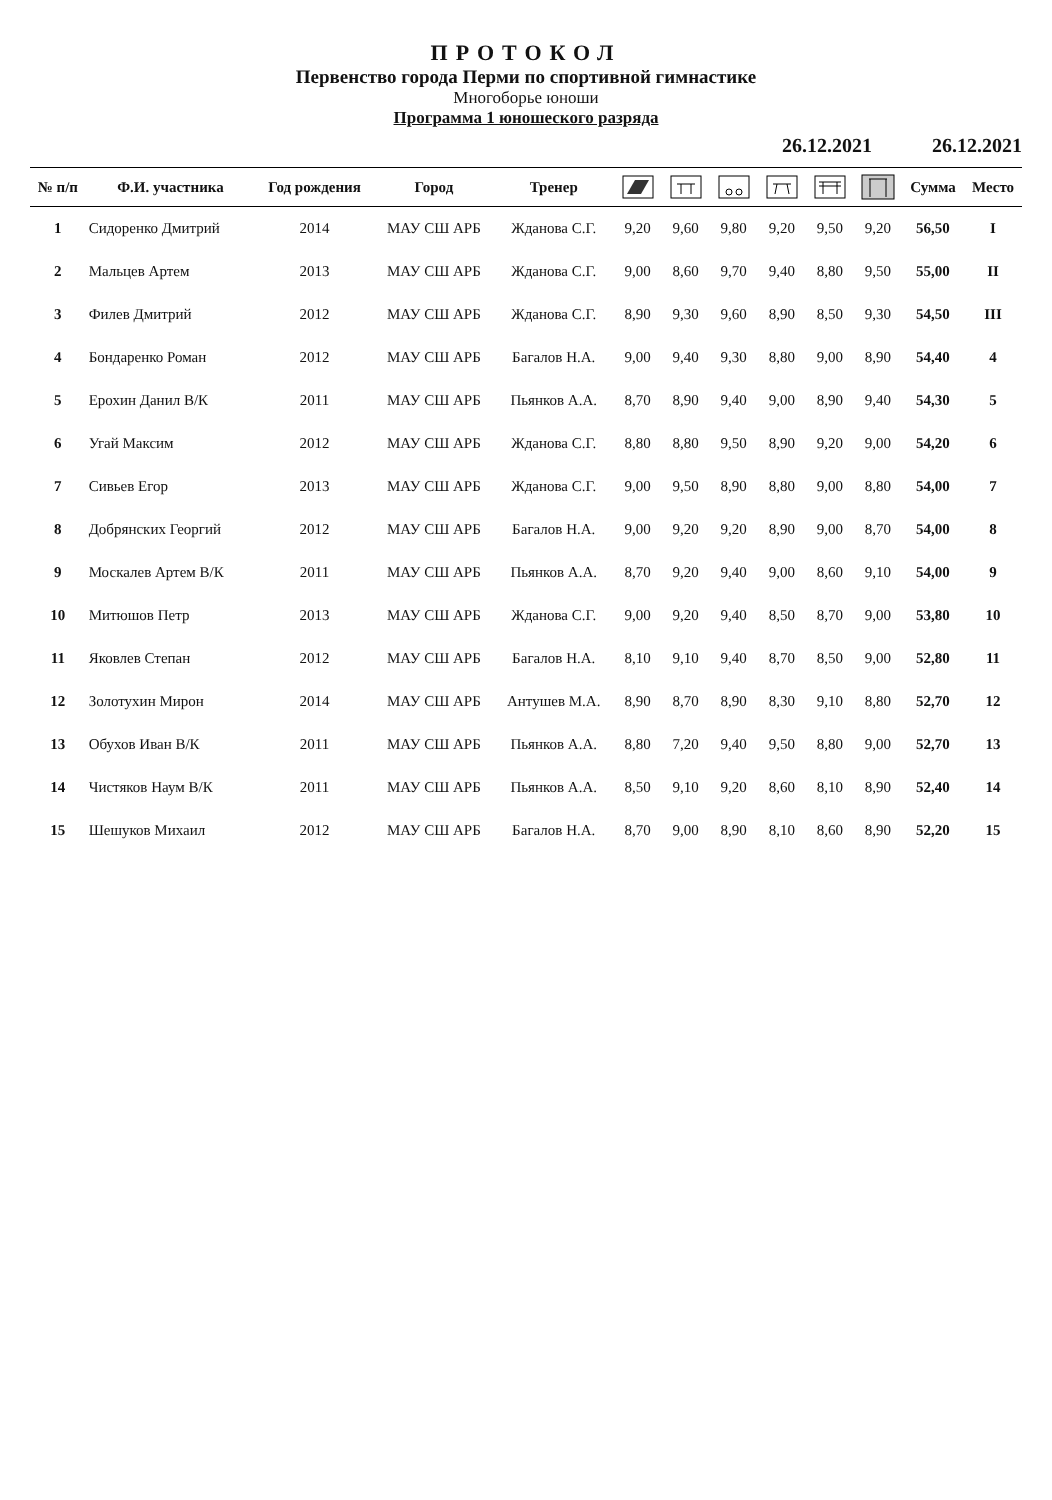ПРОТОКОЛ
Первенство города Перми по спортивной гимнастике
Многоборье юноши
Программа 1 юношеского разряда
26.12.2021 26.12.2021
| № п/п | Ф.И. участника | Год рождения | Город | Тренер | | | | | | | Сумма | Место |
| --- | --- | --- | --- | --- | --- | --- | --- | --- | --- | --- | --- | --- |
| 1 | Сидоренко Дмитрий | 2014 | МАУ СШ АРБ | Жданова С.Г. | 9,20 | 9,60 | 9,80 | 9,20 | 9,50 | 9,20 | 56,50 | I |
| 2 | Мальцев Артем | 2013 | МАУ СШ АРБ | Жданова С.Г. | 9,00 | 8,60 | 9,70 | 9,40 | 8,80 | 9,50 | 55,00 | II |
| 3 | Филев Дмитрий | 2012 | МАУ СШ АРБ | Жданова С.Г. | 8,90 | 9,30 | 9,60 | 8,90 | 8,50 | 9,30 | 54,50 | III |
| 4 | Бондаренко Роман | 2012 | МАУ СШ АРБ | Багалов Н.А. | 9,00 | 9,40 | 9,30 | 8,80 | 9,00 | 8,90 | 54,40 | 4 |
| 5 | Ерохин Данил В/К | 2011 | МАУ СШ АРБ | Пьянков А.А. | 8,70 | 8,90 | 9,40 | 9,00 | 8,90 | 9,40 | 54,30 | 5 |
| 6 | Угай Максим | 2012 | МАУ СШ АРБ | Жданова С.Г. | 8,80 | 8,80 | 9,50 | 8,90 | 9,20 | 9,00 | 54,20 | 6 |
| 7 | Сивьев Егор | 2013 | МАУ СШ АРБ | Жданова С.Г. | 9,00 | 9,50 | 8,90 | 8,80 | 9,00 | 8,80 | 54,00 | 7 |
| 8 | Добрянских Георгий | 2012 | МАУ СШ АРБ | Багалов Н.А. | 9,00 | 9,20 | 9,20 | 8,90 | 9,00 | 8,70 | 54,00 | 8 |
| 9 | Москалев Артем В/К | 2011 | МАУ СШ АРБ | Пьянков А.А. | 8,70 | 9,20 | 9,40 | 9,00 | 8,60 | 9,10 | 54,00 | 9 |
| 10 | Митюшов Петр | 2013 | МАУ СШ АРБ | Жданова С.Г. | 9,00 | 9,20 | 9,40 | 8,50 | 8,70 | 9,00 | 53,80 | 10 |
| 11 | Яковлев Степан | 2012 | МАУ СШ АРБ | Багалов Н.А. | 8,10 | 9,10 | 9,40 | 8,70 | 8,50 | 9,00 | 52,80 | 11 |
| 12 | Золотухин Мирон | 2014 | МАУ СШ АРБ | Антушев М.А. | 8,90 | 8,70 | 8,90 | 8,30 | 9,10 | 8,80 | 52,70 | 12 |
| 13 | Обухов Иван В/К | 2011 | МАУ СШ АРБ | Пьянков А.А. | 8,80 | 7,20 | 9,40 | 9,50 | 8,80 | 9,00 | 52,70 | 13 |
| 14 | Чистяков Наум В/К | 2011 | МАУ СШ АРБ | Пьянков А.А. | 8,50 | 9,10 | 9,20 | 8,60 | 8,10 | 8,90 | 52,40 | 14 |
| 15 | Шешуков Михаил | 2012 | МАУ СШ АРБ | Багалов Н.А. | 8,70 | 9,00 | 8,90 | 8,10 | 8,60 | 8,90 | 52,20 | 15 |